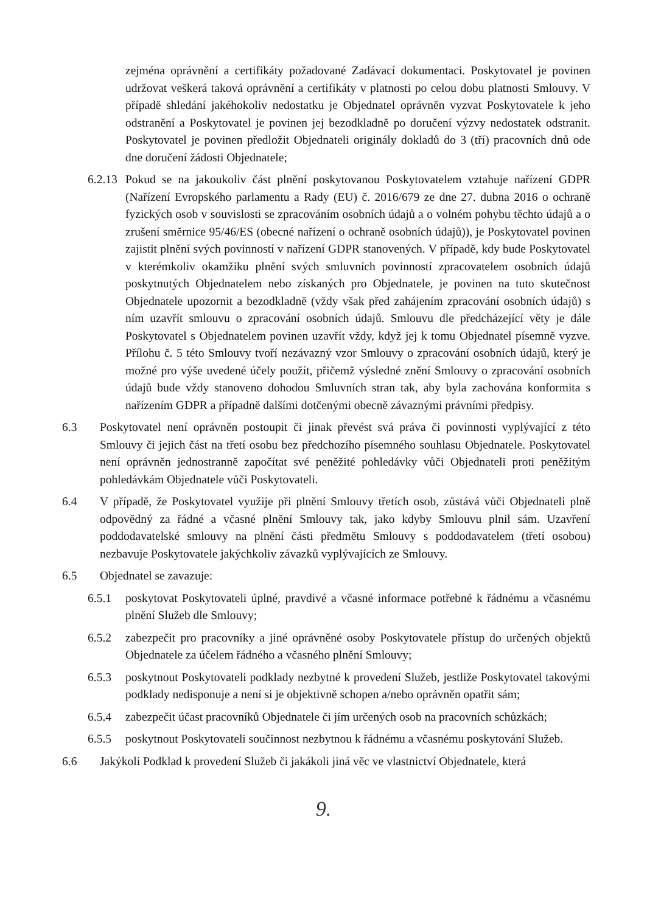zejména oprávnění a certifikáty požadované Zadávací dokumentaci. Poskytovatel je povinen udržovat veškerá taková oprávnění a certifikáty v platnosti po celou dobu platnosti Smlouvy. V případě shledání jakéhokoliv nedostatku je Objednatel oprávněn vyzvat Poskytovatele k jeho odstranění a Poskytovatel je povinen jej bezodkladně po doručení výzvy nedostatek odstranit. Poskytovatel je povinen předložit Objednateli originály dokladů do 3 (tří) pracovních dnů ode dne doručení žádosti Objednatele;
6.2.13
Pokud se na jakoukoliv část plnění poskytovanou Poskytovatelem vztahuje nařízení GDPR (Nařízení Evropského parlamentu a Rady (EU) č. 2016/679 ze dne 27. dubna 2016 o ochraně fyzických osob v souvislosti se zpracováním osobních údajů a o volném pohybu těchto údajů a o zrušení směrnice 95/46/ES (obecné nařízení o ochraně osobních údajů)), je Poskytovatel povinen zajistit plnění svých povinností v nařízení GDPR stanovených. V případě, kdy bude Poskytovatel v kterémkoliv okamžiku plnění svých smluvních povinností zpracovatelem osobních údajů poskytnutých Objednatelem nebo získaných pro Objednatele, je povinen na tuto skutečnost Objednatele upozornit a bezodkladně (vždy však před zahájením zpracování osobních údajů) s ním uzavřít smlouvu o zpracování osobních údajů. Smlouvu dle předcházející věty je dále Poskytovatel s Objednatelem povinen uzavřít vždy, když jej k tomu Objednatel písemně vyzve. Přílohu č. 5 této Smlouvy tvoří nezávazný vzor Smlouvy o zpracování osobních údajů, který je možné pro výše uvedené účely použít, přičemž výsledné znění Smlouvy o zpracování osobních údajů bude vždy stanoveno dohodou Smluvních stran tak, aby byla zachována konformita s nařízením GDPR a případně dalšími dotčenými obecně závaznými právními předpisy.
6.3 Poskytovatel není oprávněn postoupit či jinak převést svá práva či povinnosti vyplývající z této Smlouvy či jejich část na třetí osobu bez předchozího písemného souhlasu Objednatele. Poskytovatel není oprávněn jednostranně započítat své peněžité pohledávky vůči Objednateli proti peněžitým pohledávkám Objednatele vůči Poskytovateli.
6.4 V případě, že Poskytovatel využije při plnění Smlouvy třetích osob, zůstává vůči Objednateli plně odpovědný za řádné a včasné plnění Smlouvy tak, jako kdyby Smlouvu plnil sám. Uzavření poddodavatelské smlouvy na plnění části předmětu Smlouvy s poddodavatelem (třetí osobou) nezbavuje Poskytovatele jakýchkoliv závazků vyplývajících ze Smlouvy.
6.5 Objednatel se zavazuje:
6.5.1 poskytovat Poskytovateli úplné, pravdivé a včasné informace potřebné k řádnému a včasnému plnění Služeb dle Smlouvy;
6.5.2 zabezpečit pro pracovníky a jiné oprávněné osoby Poskytovatele přístup do určených objektů Objednatele za účelem řádného a včasného plnění Smlouvy;
6.5.3 poskytnout Poskytovateli podklady nezbytné k provedení Služeb, jestliže Poskytovatel takovými podklady nedisponuje a není si je objektivně schopen a/nebo oprávněn opatřit sám;
6.5.4 zabezpečit účast pracovníků Objednatele či jím určených osob na pracovních schůzkách;
6.5.5 poskytnout Poskytovateli součinnost nezbytnou k řádnému a včasnému poskytování Služeb.
6.6 Jakýkoli Podklad k provedení Služeb či jakákoli jiná věc ve vlastnictví Objednatele, která
9.